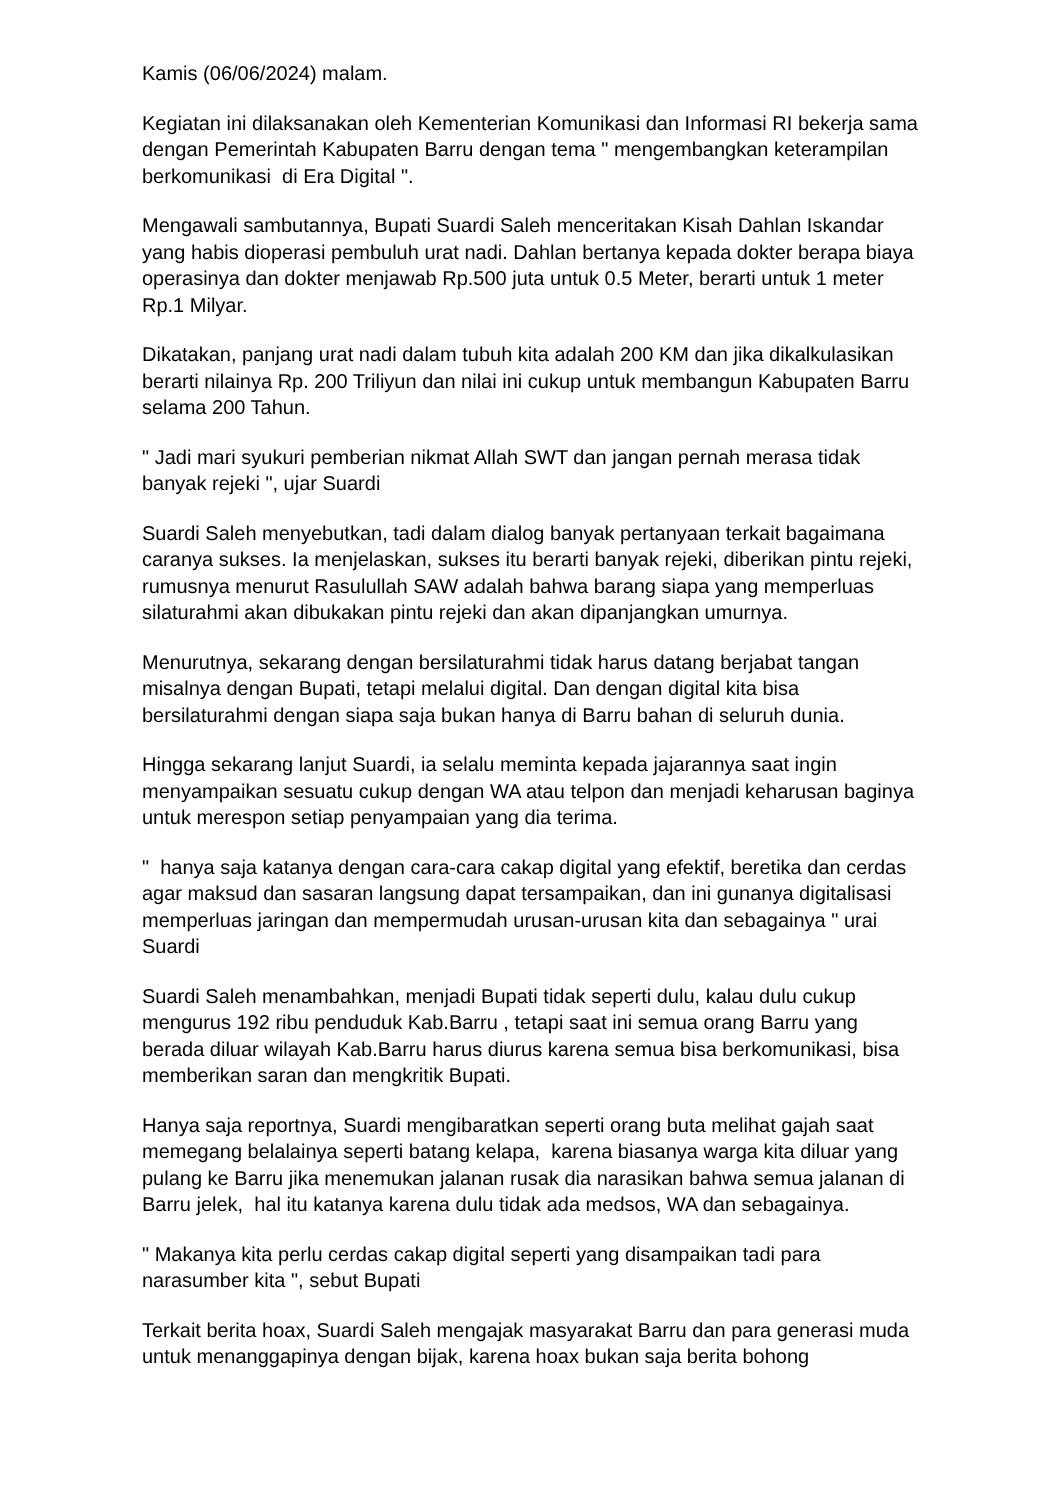Kamis (06/06/2024) malam.
Kegiatan ini dilaksanakan oleh Kementerian Komunikasi dan Informasi RI bekerja sama dengan Pemerintah Kabupaten Barru dengan tema " mengembangkan keterampilan berkomunikasi di Era Digital ".
Mengawali sambutannya, Bupati Suardi Saleh menceritakan Kisah Dahlan Iskandar yang habis dioperasi pembuluh urat nadi. Dahlan bertanya kepada dokter berapa biaya operasinya dan dokter menjawab Rp.500 juta untuk 0.5 Meter, berarti untuk 1 meter Rp.1 Milyar.
Dikatakan, panjang urat nadi dalam tubuh kita adalah 200 KM dan jika dikalkulasikan berarti nilainya Rp. 200 Triliyun dan nilai ini cukup untuk membangun Kabupaten Barru selama 200 Tahun.
" Jadi mari syukuri pemberian nikmat Allah SWT dan jangan pernah merasa tidak banyak rejeki ", ujar Suardi
Suardi Saleh menyebutkan, tadi dalam dialog banyak pertanyaan terkait bagaimana caranya sukses. Ia menjelaskan, sukses itu berarti banyak rejeki, diberikan pintu rejeki, rumusnya menurut Rasulullah SAW adalah bahwa barang siapa yang memperluas silaturahmi akan dibukakan pintu rejeki dan akan dipanjangkan umurnya.
Menurutnya, sekarang dengan bersilaturahmi tidak harus datang berjabat tangan misalnya dengan Bupati, tetapi melalui digital. Dan dengan digital kita bisa bersilaturahmi dengan siapa saja bukan hanya di Barru bahan di seluruh dunia.
Hingga sekarang lanjut Suardi, ia selalu meminta kepada jajarannya saat ingin menyampaikan sesuatu cukup dengan WA atau telpon dan menjadi keharusan baginya untuk merespon setiap penyampaian yang dia terima.
" hanya saja katanya dengan cara-cara cakap digital yang efektif, beretika dan cerdas agar maksud dan sasaran langsung dapat tersampaikan, dan ini gunanya digitalisasi memperluas jaringan dan mempermudah urusan-urusan kita dan sebagainya " urai Suardi
Suardi Saleh menambahkan, menjadi Bupati tidak seperti dulu, kalau dulu cukup mengurus 192 ribu penduduk Kab.Barru , tetapi saat ini semua orang Barru yang berada diluar wilayah Kab.Barru harus diurus karena semua bisa berkomunikasi, bisa memberikan saran dan mengkritik Bupati.
Hanya saja reportnya, Suardi mengibaratkan seperti orang buta melihat gajah saat memegang belalainya seperti batang kelapa, karena biasanya warga kita diluar yang pulang ke Barru jika menemukan jalanan rusak dia narasikan bahwa semua jalanan di Barru jelek, hal itu katanya karena dulu tidak ada medsos, WA dan sebagainya.
" Makanya kita perlu cerdas cakap digital seperti yang disampaikan tadi para narasumber kita ", sebut Bupati
Terkait berita hoax, Suardi Saleh mengajak masyarakat Barru dan para generasi muda untuk menanggapinya dengan bijak, karena hoax bukan saja berita bohong